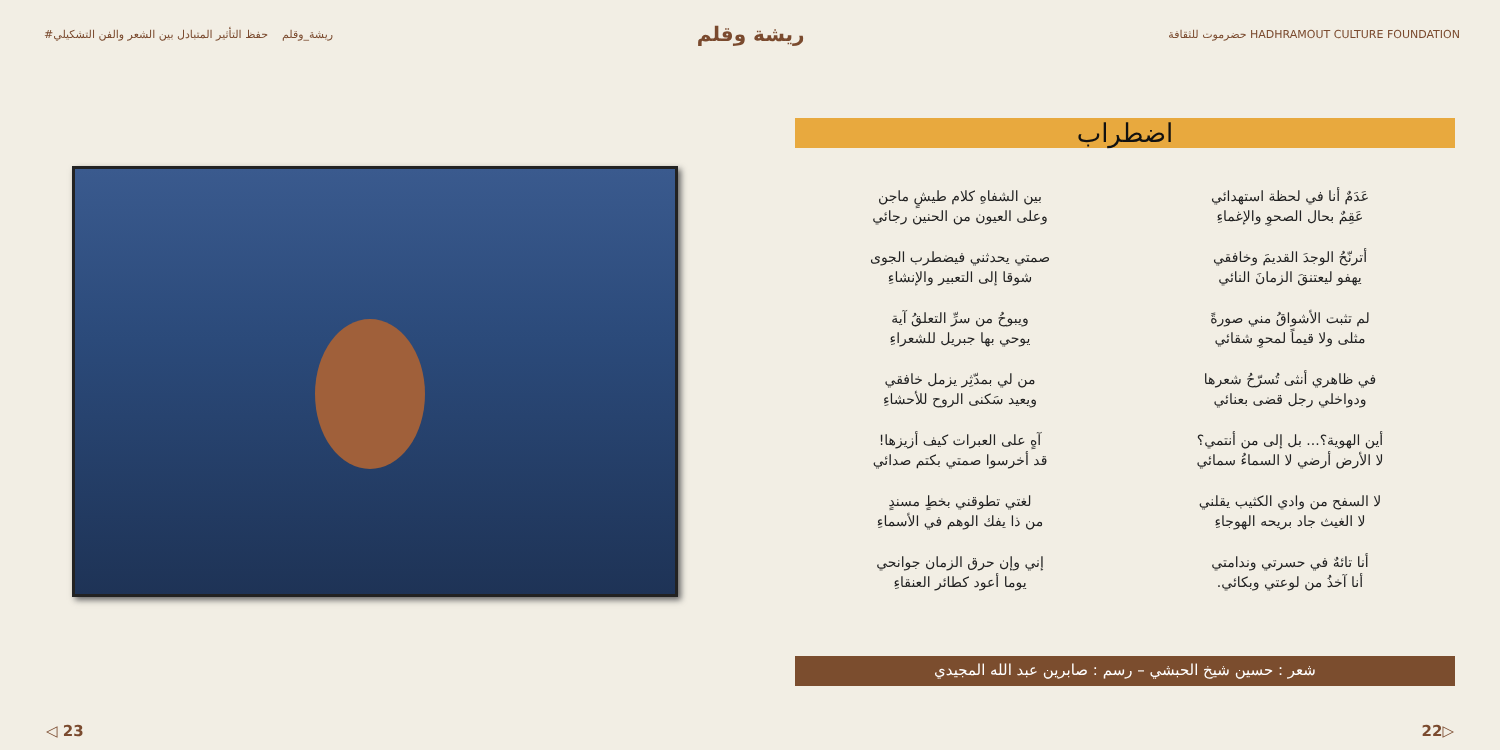#ريشة_وقلم حفظ التأثير المتبادل بين الشعر والفن التشكيلي ريشة وقلم حضرموت للثقافة HADHRAMOUT CULTURE FOUNDATION
اضطراب
عَدَمٌ أنا في لحظة استهدائي
عَقِمٌ بحال الصحوِ والإغماءِ
أترنّحُ الوجدَ القديمَ وخافقي
يهفو ليعتنقَ الزمانَ النائي
لم تثبت الأشواقُ مني صورةً
مثلى ولا قيماً لمحوِ شقائي
في ظاهري أنثى تُسرّحُ شعرها
ودواخلي رجل قضى بعنائي
أين الهوية؟... بل إلى من أنتمي؟
لا الأرض أرضي لا السماءُ سمائي
لا السفح من وادي الكثيب يقلني
لا الغيث جاد بريحه الهوجاءِ
أنا تائهٌ في حسرتي وندامتي
أنا آخذُ من لوعتي وبكائي.
بين الشفاهِ كلام طيشٍ ماجن
وعلى العيون من الحنين رجائي
صمتي يحدثني فيضطرب الجوى
شوقا إلى التعبير والإنشاءِ
ويبوحُ من سرِّ التعلقُ آية
يوحي بها جبريل للشعراءِ
من لي بمدّثِر يزمل خافقي
ويعيد سَكنى الروح للأحشاءِ
آهٍ على العبرات كيف أزيزها!
قد أخرسوا صمتي بكتم صدائي
لغتي تطوقني بخطٍ مسندٍ
من ذا يفك الوهم في الأسماءِ
إني وإن حرق الزمان جوانحي
يوما أعود كطائر العنقاءِ
شعر : حسين شيخ الحبشي – رسم : صابرين عبد الله المجيدي
◁ 23 22▷